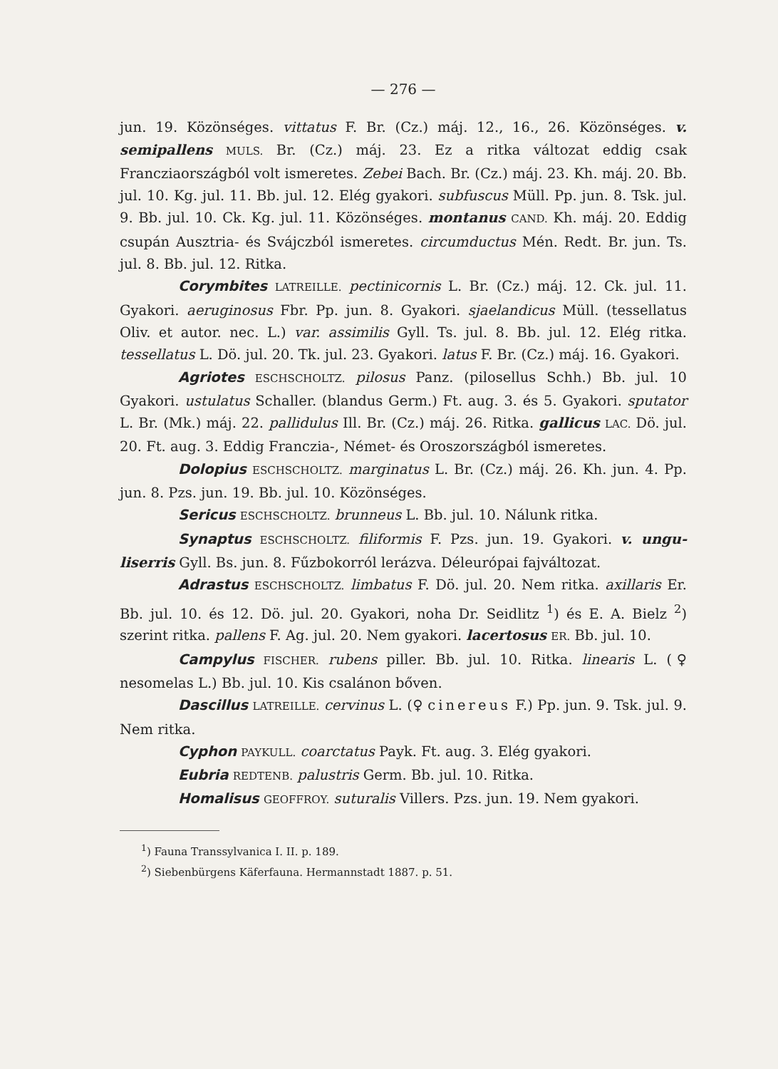— 276 —
jun. 19. Közönséges. vittatus F. Br. (Cz.) máj. 12., 16., 26. Közönséges. v. semipallens MULS. Br. (Cz.) máj. 23. Ez a ritka változat eddig csak Francziaországból volt ismeretes. Zebei Bach. Br. (Cz.) máj. 23. Kh. máj. 20. Bb. jul. 10. Kg. jul. 11. Bb. jul. 12. Elég gyakori. subfuscus Müll. Pp. jun. 8. Tsk. jul. 9. Bb. jul. 10. Ck. Kg. jul. 11. Közönséges. montanus CAND. Kh. máj. 20. Eddig csupán Ausztria- és Svájczból ismeretes. circumductus Mén. Redt. Br. jun. Ts. jul. 8. Bb. jul. 12. Ritka.
Corymbites LATREILLE. pectinicornis L. Br. (Cz.) máj. 12. Ck. jul. 11. Gyakori. aeruginosus Fbr. Pp. jun. 8. Gyakori. sjaelandicus Müll. (tessellatus Oliv. et autor. nec. L.) var. assimilis Gyll. Ts. jul. 8. Bb. jul. 12. Elég ritka. tessellatus L. Dö. jul. 20. Tk. jul. 23. Gyakori. latus F. Br. (Cz.) máj. 16. Gyakori.
Agriotes ESCHSCHOLTZ. pilosus Panz. (pilosellus Schh.) Bb. jul. 10 Gyakori. ustulatus Schaller. (blandus Germ.) Ft. aug. 3. és 5. Gyakori. sputator L. Br. (Mk.) máj. 22. pallidulus Ill. Br. (Cz.) máj. 26. Ritka. gallicus LAC. Dö. jul. 20. Ft. aug. 3. Eddig Franczia-, Német- és Oroszországból ismeretes.
Dolopius ESCHSCHOLTZ. marginatus L. Br. (Cz.) máj. 26. Kh. jun. 4. Pp. jun. 8. Pzs. jun. 19. Bb. jul. 10. Közönséges.
Sericus ESCHSCHOLTZ. brunneus L. Bb. jul. 10. Nálunk ritka.
Synaptus ESCHSCHOLTZ. filiformis F. Pzs. jun. 19. Gyakori. v. ungu­liserris Gyll. Bs. jun. 8. Fűzbokorról lerázva. Déleurópai fajváltozat.
Adrastus ESCHSCHOLTZ. limbatus F. Dö. jul. 20. Nem ritka. axillaris Er. Bb. jul. 10. és 12. Dö. jul. 20. Gyakori, noha Dr. Seidlitz <sup>1</sup>) és E. A. Bielz <sup>2</sup>) szerint ritka. pallens F. Ag. jul. 20. Nem gyakori. lacertosus ER. Bb. jul. 10.
Campylus FISCHER. rubens piller. Bb. jul. 10. Ritka. linearis L. (♀ nesomelas L.) Bb. jul. 10. Kis csalánon bőven.
Dascillus LATREILLE. cervinus L. (♀ cinereus F.) Pp. jun. 9. Tsk. jul. 9. Nem ritka.
Cyphon PAYKULL. coarctatus Payk. Ft. aug. 3. Elég gyakori.
Eubria REDTENB. palustris Germ. Bb. jul. 10. Ritka.
Homalisus GEOFFROY. suturalis Villers. Pzs. jun. 19. Nem gyakori.
<sup>1</sup>) Fauna Transsylvanica I. II. p. 189.
<sup>2</sup>) Siebenbürgens Käferfauna. Hermannstadt 1887. p. 51.